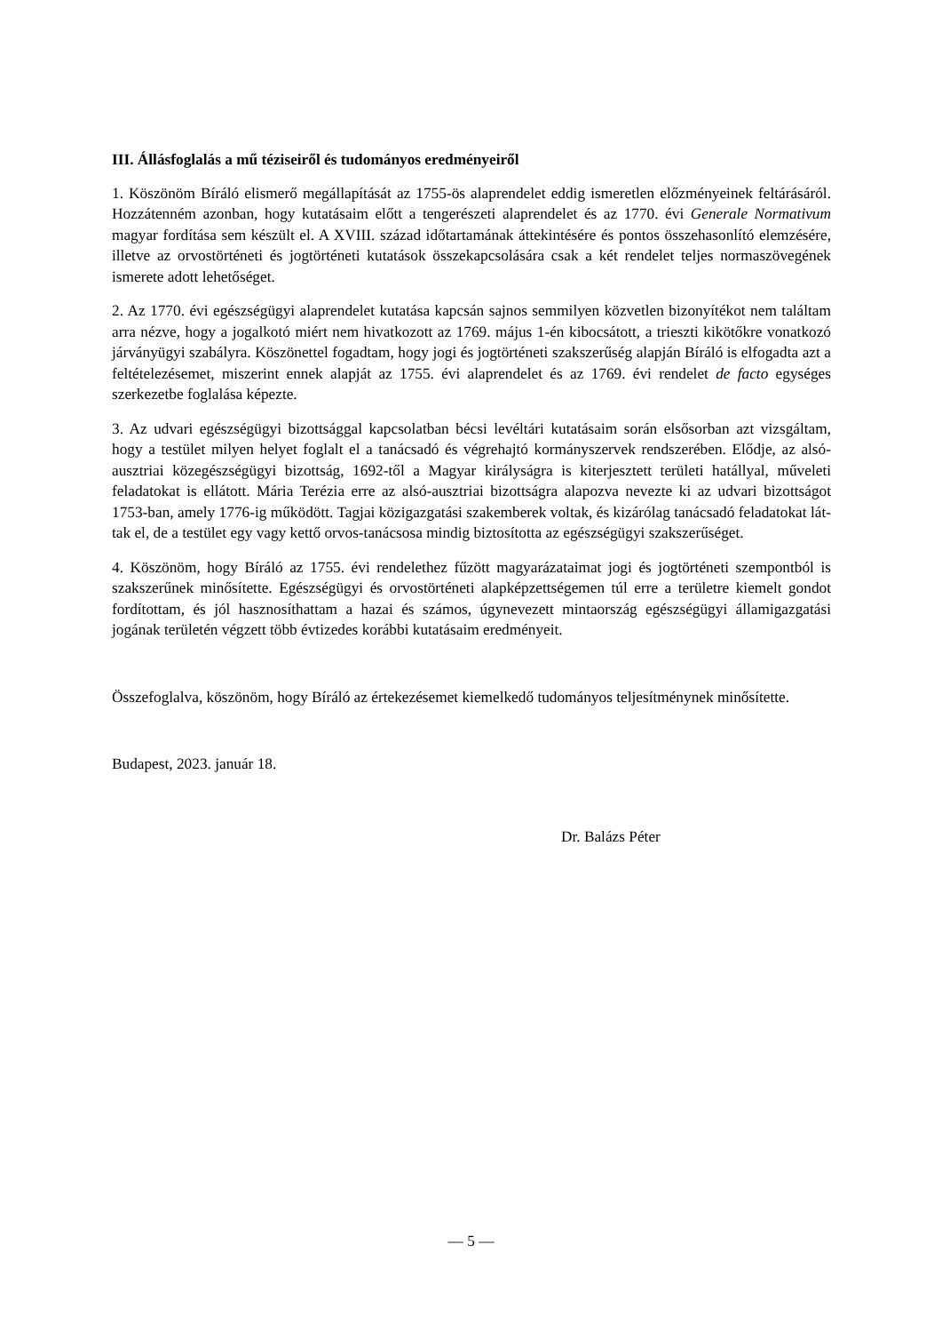III. Állásfoglalás a mű téziseiről és tudományos eredményeiről
1. Köszönöm Bíráló elismerő megállapítását az 1755-ös alaprendelet eddig ismeretlen előzmé­nyeinek feltárásáról. Hozzátenném azonban, hogy kutatásaim előtt a tengerészeti alaprendelet és az 1770. évi Generale Normativum magyar fordítása sem készült el. A XVIII. század időtar­tamának áttekintésére és pontos összehasonlító elemzésére, illetve az orvostörténeti és jogtör­téneti kutatások összekapcsolására csak a két rendelet teljes normaszövegének ismerete adott lehetőséget.
2. Az 1770. évi egészségügyi alaprendelet kutatása kapcsán sajnos semmilyen közvetlen bizo­nyítékot nem találtam arra nézve, hogy a jogalkotó miért nem hivatkozott az 1769. május 1-én kibocsátott, a trieszti kikötőkre vonatkozó járványügyi szabályra. Köszönettel fogadtam, hogy jogi és jogtörténeti szakszerűség alapján Bíráló is elfogadta azt a feltételezésemet, miszerint ennek alapját az 1755. évi alaprendelet és az 1769. évi rendelet de facto egységes szerkezetbe foglalása képezte.
3. Az udvari egészségügyi bizottsággal kapcsolatban bécsi levéltári kutatásaim során elsősor­ban azt vizsgáltam, hogy a testület milyen helyet foglalt el a tanácsadó és végrehajtó kormány­szervek rendszerében. Elődje, az alsó-ausztriai közegészségügyi bizottság, 1692-től a Magyar királyságra is kiterjesztett területi hatállyal, műveleti feladatokat is ellátott. Mária Terézia erre az alsó-ausztriai bizottságra alapozva nevezte ki az udvari bizottságot 1753-ban, amely 1776-ig működött. Tagjai közigazgatási szakemberek voltak, és kizárólag tanácsadó feladatokat lát­tak el, de a testület egy vagy kettő orvos-tanácsosa mindig biztosította az egészségügyi szak­szerűséget.
4. Köszönöm, hogy Bíráló az 1755. évi rendelethez fűzött magyarázataimat jogi és jogtörténeti szempontból is szakszerűnek minősítette. Egészségügyi és orvostörténeti alapképzettségemen túl erre a területre kiemelt gondot fordítottam, és jól hasznosíthattam a hazai és számos, úgyne­vezett mintaország egészségügyi államigazgatási jogának területén végzett több évtizedes ko­rábbi kutatásaim eredményeit.
Összefoglalva, köszönöm, hogy Bíráló az értekezésemet kiemelkedő tudományos teljesítmény­nek minősítette.
Budapest, 2023. január 18.
Dr. Balázs Péter
— 5 —